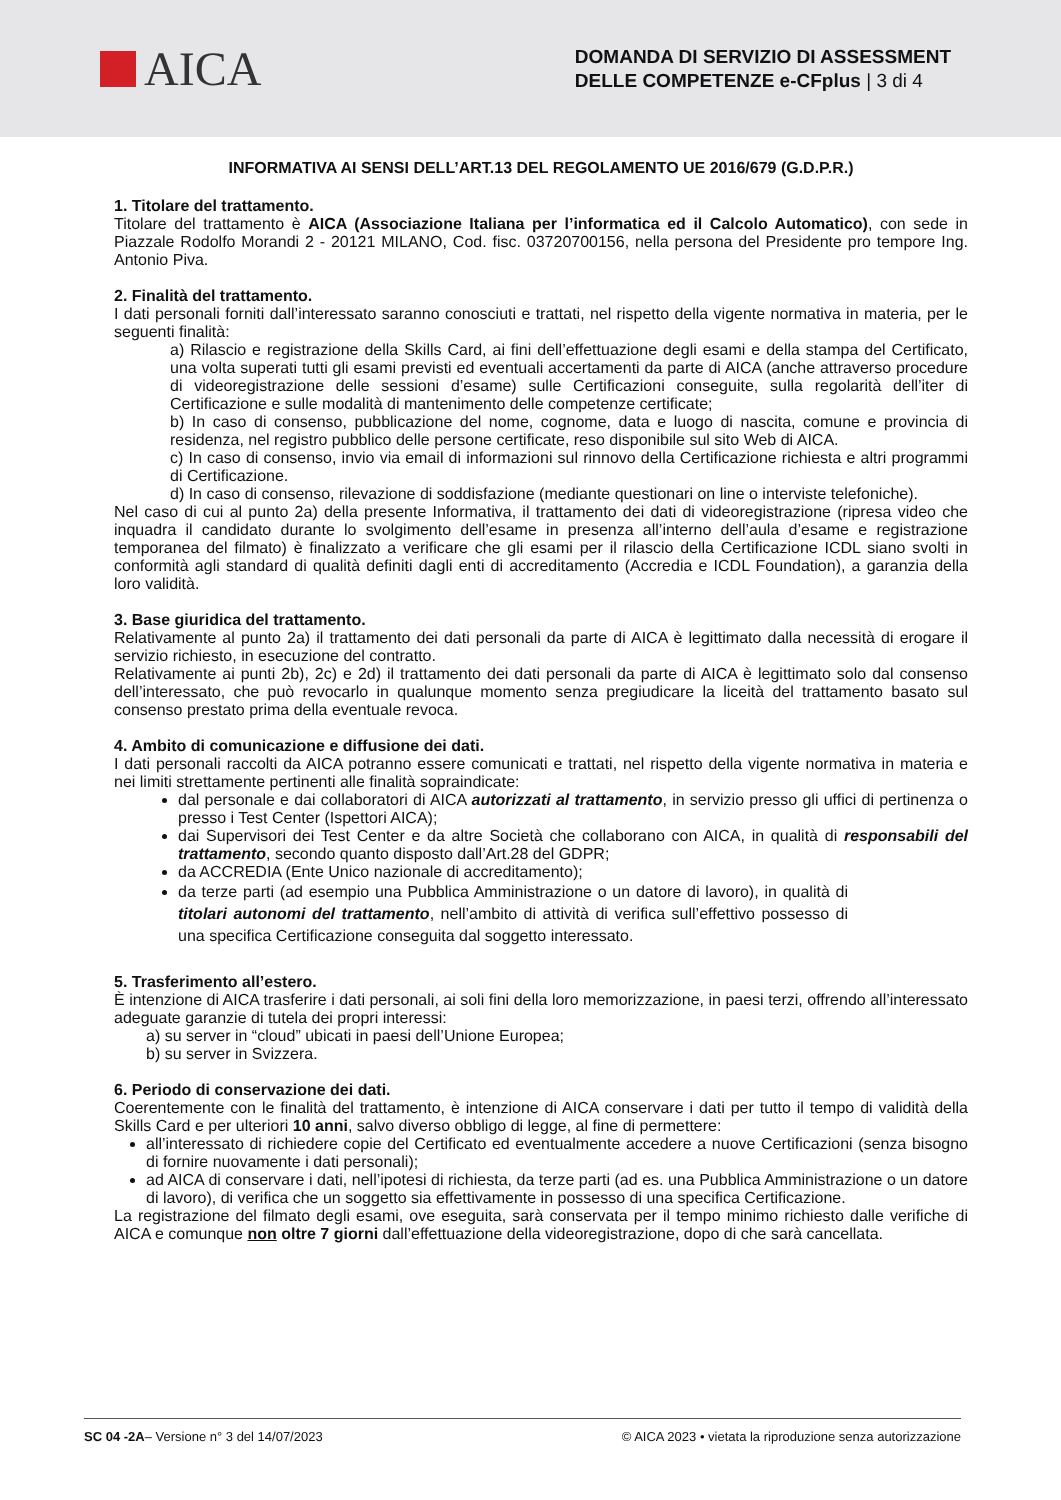AICA
DOMANDA DI SERVIZIO DI ASSESSMENT
DELLE COMPETENZE e-CFplus | 3 di 4
INFORMATIVA AI SENSI DELL’ART.13 DEL REGOLAMENTO UE 2016/679 (G.D.P.R.)
1. Titolare del trattamento.
Titolare del trattamento è AICA (Associazione Italiana per l’informatica ed il Calcolo Automatico), con sede in Piazzale Rodolfo Morandi 2 - 20121 MILANO, Cod. fisc. 03720700156, nella persona del Presidente pro tempore Ing. Antonio Piva.
2. Finalità del trattamento.
I dati personali forniti dall’interessato saranno conosciuti e trattati, nel rispetto della vigente normativa in materia, per le seguenti finalità:
a) Rilascio e registrazione della Skills Card, ai fini dell’effettuazione degli esami e della stampa del Certificato, una volta superati tutti gli esami previsti ed eventuali accertamenti da parte di AICA (anche attraverso procedure di videoregistrazione delle sessioni d’esame) sulle Certificazioni conseguite, sulla regolarità dell’iter di Certificazione e sulle modalità di mantenimento delle competenze certificate;
b) In caso di consenso, pubblicazione del nome, cognome, data e luogo di nascita, comune e provincia di residenza, nel registro pubblico delle persone certificate, reso disponibile sul sito Web di AICA.
c) In caso di consenso, invio via email di informazioni sul rinnovo della Certificazione richiesta e altri programmi di Certificazione.
d) In caso di consenso, rilevazione di soddisfazione (mediante questionari on line o interviste telefoniche).
Nel caso di cui al punto 2a) della presente Informativa, il trattamento dei dati di videoregistrazione (ripresa video che inquadra il candidato durante lo svolgimento dell’esame in presenza all’interno dell’aula d’esame e registrazione temporanea del filmato) è finalizzato a verificare che gli esami per il rilascio della Certificazione ICDL siano svolti in conformità agli standard di qualità definiti dagli enti di accreditamento (Accredia e ICDL Foundation), a garanzia della loro validità.
3. Base giuridica del trattamento.
Relativamente al punto 2a) il trattamento dei dati personali da parte di AICA è legittimato dalla necessità di erogare il servizio richiesto, in esecuzione del contratto.
Relativamente ai punti 2b), 2c) e 2d) il trattamento dei dati personali da parte di AICA è legittimato solo dal consenso dell’interessato, che può revocarlo in qualunque momento senza pregiudicare la liceità del trattamento basato sul consenso prestato prima della eventuale revoca.
4. Ambito di comunicazione e diffusione dei dati.
I dati personali raccolti da AICA potranno essere comunicati e trattati, nel rispetto della vigente normativa in materia e nei limiti strettamente pertinenti alle finalità sopraindicate:
dal personale e dai collaboratori di AICA autorizzati al trattamento, in servizio presso gli uffici di pertinenza o presso i Test Center (Ispettori AICA);
dai Supervisori dei Test Center e da altre Società che collaborano con AICA, in qualità di responsabili del trattamento, secondo quanto disposto dall’Art.28 del GDPR;
da ACCREDIA (Ente Unico nazionale di accreditamento);
da terze parti (ad esempio una Pubblica Amministrazione o un datore di lavoro), in qualità di titolari autonomi del trattamento, nell’ambito di attività di verifica sull’effettivo possesso di una specifica Certificazione conseguita dal soggetto interessato.
5. Trasferimento all’estero.
È intenzione di AICA trasferire i dati personali, ai soli fini della loro memorizzazione, in paesi terzi, offrendo all’interessato adeguate garanzie di tutela dei propri interessi:
a) su server in “cloud” ubicati in paesi dell’Unione Europea;
b) su server in Svizzera.
6. Periodo di conservazione dei dati.
Coerentemente con le finalità del trattamento, è intenzione di AICA conservare i dati per tutto il tempo di validità della Skills Card e per ulteriori 10 anni, salvo diverso obbligo di legge, al fine di permettere:
all’interessato di richiedere copie del Certificato ed eventualmente accedere a nuove Certificazioni (senza bisogno di fornire nuovamente i dati personali);
ad AICA di conservare i dati, nell’ipotesi di richiesta, da terze parti (ad es. una Pubblica Amministrazione o un datore di lavoro), di verifica che un soggetto sia effettivamente in possesso di una specifica Certificazione.
La registrazione del filmato degli esami, ove eseguita, sarà conservata per il tempo minimo richiesto dalle verifiche di AICA e comunque non oltre 7 giorni dall’effettuazione della videoregistrazione, dopo di che sarà cancellata.
SC 04 -2A– Versione n° 3 del 14/07/2023 © AICA 2023 • vietata la riproduzione senza autorizzazione